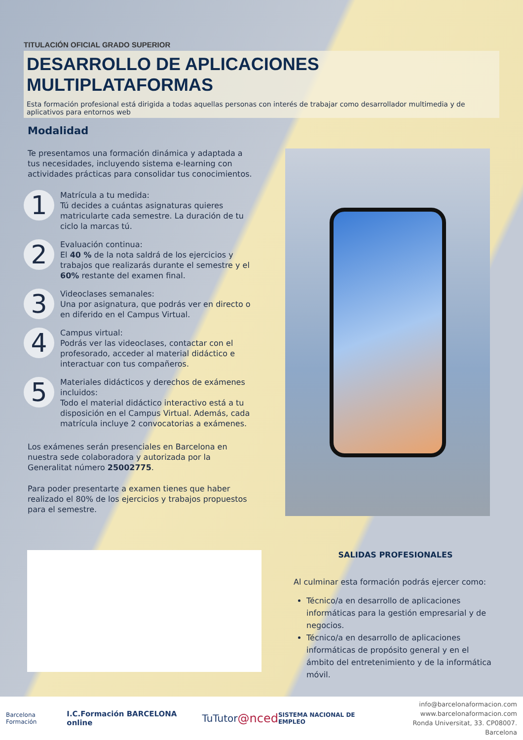TITULACIÓN OFICIAL GRADO SUPERIOR
DESARROLLO DE APLICACIONES MULTIPLATAFORMAS
Esta formación profesional está dirigida a todas aquellas personas con interés de trabajar como desarrollador multimedia y de aplicativos para entornos web
Modalidad
Te presentamos una formación dinámica y adaptada a tus necesidades, incluyendo sistema e-learning con actividades prácticas para consolidar tus conocimientos.
1
Matrícula a tu medida:
Tú decides a cuántas asignaturas quieres matricularte cada semestre. La duración de tu ciclo la marcas tú.
2
Evaluación continua:
El 40 % de la nota saldrá de los ejercicios y trabajos que realizarás durante el semestre y el 60% restante del examen final.
3
Videoclases semanales:
Una por asignatura, que podrás ver en directo o en diferido en el Campus Virtual.
4
Campus virtual:
Podrás ver las videoclases, contactar con el profesorado, acceder al material didáctico e interactuar con tus compañeros.
5
Materiales didácticos y derechos de exámenes incluidos:
Todo el material didáctico interactivo está a tu disposición en el Campus Virtual. Además, cada matrícula incluye 2 convocatorias a exámenes.
Los exámenes serán presenciales en Barcelona en nuestra sede colaboradora y autorizada por la Generalitat número 25002775.
Para poder presentarte a examen tienes que haber realizado el 80% de los ejercicios y trabajos propuestos para el semestre.
SALIDAS PROFESIONALES
Al culminar esta formación podrás ejercer como:
Técnico/a en desarrollo de aplicaciones informáticas para la gestión empresarial y de negocios.
Técnico/a en desarrollo de aplicaciones informáticas de propósito general y en el ámbito del entretenimiento y de la informática móvil.
Barcelona Formación I.C.Formación BARCELONA online TuTutor @nced SISTEMA NACIONAL DE EMPLEO
info@barcelonaformacion.com
www.barcelonaformacion.com
Ronda Universitat, 33. CP08007. Barcelona